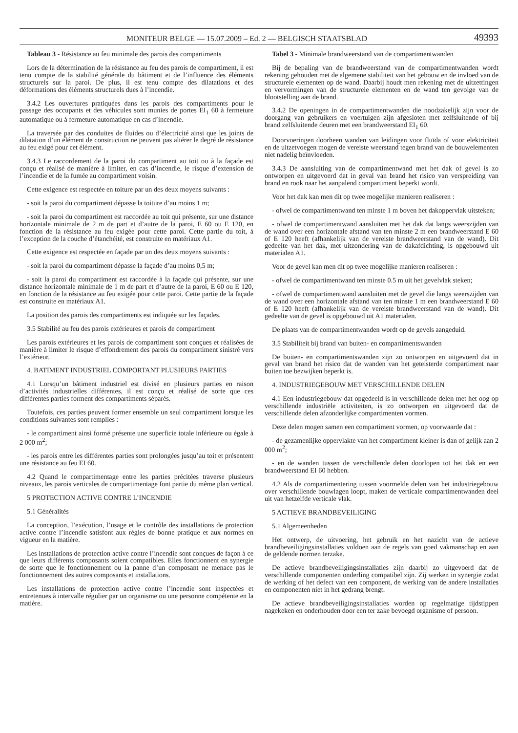MONITEUR BELGE — 15.07.2009 – Ed. 2 — BELGISCH STAATSBLAD 49393
Tableau 3 - Résistance au feu minimale des parois des compartiments
Lors de la détermination de la résistance au feu des parois de compartiment, il est tenu compte de la stabilité générale du bâtiment et de l’influence des éléments structurels sur la paroi. De plus, il est tenu compte des dilatations et des déformations des éléments structurels dues à l’incendie.
3.4.2 Les ouvertures pratiquées dans les parois des compartiments pour le passage des occupants et des véhicules sont munies de portes EI<sub>1</sub> 60 à fermeture automatique ou à fermeture automatique en cas d’incendie.
La traversée par des conduites de fluides ou d’électricité ainsi que les joints de dilatation d’un élément de construction ne peuvent pas altérer le degré de résistance au feu exigé pour cet élément.
3.4.3 Le raccordement de la paroi du compartiment au toit ou à la façade est conçu et réalisé de manière à limiter, en cas d’incendie, le risque d’extension de l’incendie et de la fumée au compartiment voisin.
Cette exigence est respectée en toiture par un des deux moyens suivants :
- soit la paroi du compartiment dépasse la toiture d’au moins 1 m;
- soit la paroi du compartiment est raccordée au toit qui présente, sur une distance horizontale minimale de 2 m de part et d’autre de la paroi, E 60 ou E 120, en fonction de la résistance au feu exigée pour cette paroi. Cette partie du toit, à l’exception de la couche d’étanchéité, est construite en matériaux A1.
Cette exigence est respectée en façade par un des deux moyens suivants :
- soit la paroi du compartiment dépasse la façade d’au moins 0,5 m;
- soit la paroi du compartiment est raccordée à la façade qui présente, sur une distance horizontale minimale de 1 m de part et d’autre de la paroi, E 60 ou E 120, en fonction de la résistance au feu exigée pour cette paroi. Cette partie de la façade est construite en matériaux A1.
La position des parois des compartiments est indiquée sur les façades.
3.5 Stabilité au feu des parois extérieures et parois de compartiment
Les parois extérieures et les parois de compartiment sont conçues et réalisées de manière à limiter le risque d’effondrement des parois du compartiment sinistré vers l’extérieur.
4. BATIMENT INDUSTRIEL COMPORTANT PLUSIEURS PARTIES
4.1 Lorsqu’un bâtiment industriel est divisé en plusieurs parties en raison d’activités industrielles différentes, il est conçu et réalisé de sorte que ces différentes parties forment des compartiments séparés.
Toutefois, ces parties peuvent former ensemble un seul compartiment lorsque les conditions suivantes sont remplies :
- le compartiment ainsi formé présente une superficie totale inférieure ou égale à 2 000 m<sup>2</sup>;
- les parois entre les différentes parties sont prolongées jusqu’au toit et présentent une résistance au feu EI 60.
4.2 Quand le compartimentage entre les parties précitées traverse plusieurs niveaux, les parois verticales de compartimentage font partie du même plan vertical.
5 PROTECTION ACTIVE CONTRE L’INCENDIE
5.1 Généralités
La conception, l’exécution, l’usage et le contrôle des installations de protection active contre l’incendie satisfont aux règles de bonne pratique et aux normes en vigueur en la matière.
Les installations de protection active contre l’incendie sont conçues de façon à ce que leurs différents composants soient compatibles. Elles fonctionnent en synergie de sorte que le fonctionnement ou la panne d’un composant ne menace pas le fonctionnement des autres composants et installations.
Les installations de protection active contre l’incendie sont inspectées et entretenues à intervalle régulier par un organisme ou une personne compétente en la matière.
Tabel 3 - Minimale brandweerstand van de compartimentwanden
Bij de bepaling van de brandweerstand van de compartimentwanden wordt rekening gehouden met de algemene stabiliteit van het gebouw en de invloed van de structurele elementen op de wand. Daarbij houdt men rekening met de uitzettingen en vervormingen van de structurele elementen en de wand ten gevolge van de blootstelling aan de brand.
3.4.2 De openingen in de compartimentwanden die noodzakelijk zijn voor de doorgang van gebruikers en voertuigen zijn afgesloten met zelfsluitende of bij brand zelfsluitende deuren met een brandweerstand EI<sub>1</sub> 60.
Doorvoeringen doorheen wanden van leidingen voor fluïda of voor elektriciteit en de uitzetvoegen mogen de vereiste weerstand tegen brand van de bouwelementen niet nadelig beïnvloeden.
3.4.3 De aansluiting van de compartimentwand met het dak of gevel is zo ontworpen en uitgevoerd dat in geval van brand het risico van verspreiding van brand en rook naar het aanpalend compartiment beperkt wordt.
Voor het dak kan men dit op twee mogelijke manieren realiseren :
- ofwel de compartimentwand ten minste 1 m boven het dakoppervlak uitsteken;
- ofwel de compartimentwand aansluiten met het dak dat langs weerszijden van de wand over een horizontale afstand van ten minste 2 m een brandweerstand E 60 of E 120 heeft (afhankelijk van de vereiste brandweerstand van de wand). Dit gedeelte van het dak, met uitzondering van de dakafdichting, is opgebouwd uit materialen A1.
Voor de gevel kan men dit op twee mogelijke manieren realiseren :
- ofwel de compartimentwand ten minste 0.5 m uit het gevelvlak steken;
- ofwel de compartimentwand aansluiten met de gevel die langs weerszijden van de wand over een horizontale afstand van ten minste 1 m een brandweerstand E 60 of E 120 heeft (afhankelijk van de vereiste brandweerstand van de wand). Dit gedeelte van de gevel is opgebouwd uit A1 materialen.
De plaats van de compartimentwanden wordt op de gevels aangeduid.
3.5 Stabiliteit bij brand van buiten- en compartimentswanden
De buiten- en compartimentswanden zijn zo ontworpen en uitgevoerd dat in geval van brand het risico dat de wanden van het geteisterde compartiment naar buiten toe bezwijken beperkt is.
4. INDUSTRIEGEBOUW MET VERSCHILLENDE DELEN
4.1 Een industriegebouw dat opgedeeld is in verschillende delen met het oog op verschillende industriële activiteiten, is zo ontworpen en uitgevoerd dat de verschillende delen afzonderlijke compartimenten vormen.
Deze delen mogen samen een compartiment vormen, op voorwaarde dat :
- de gezamenlijke oppervlakte van het compartiment kleiner is dan of gelijk aan 2 000 m<sup>2</sup>;
- en de wanden tussen de verschillende delen doorlopen tot het dak en een brandweerstand EI 60 hebben.
4.2 Als de compartimentering tussen voormelde delen van het industriegebouw over verschillende bouwlagen loopt, maken de verticale compartimentwanden deel uit van hetzelfde verticale vlak.
5 ACTIEVE BRANDBEVEILIGING
5.1 Algemeenheden
Het ontwerp, de uitvoering, het gebruik en het nazicht van de actieve brandbeveiligingsinstallaties voldoen aan de regels van goed vakmanschap en aan de geldende normen terzake.
De actieve brandbeveiligingsinstallaties zijn daarbij zo uitgevoerd dat de verschillende componenten onderling compatibel zijn. Zij werken in synergie zodat de werking of het defect van een component, de werking van de andere installaties en componenten niet in het gedrang brengt.
De actieve brandbeveiligingsinstallaties worden op regelmatige tijdstippen nagekeken en onderhouden door een ter zake bevoegd organisme of persoon.